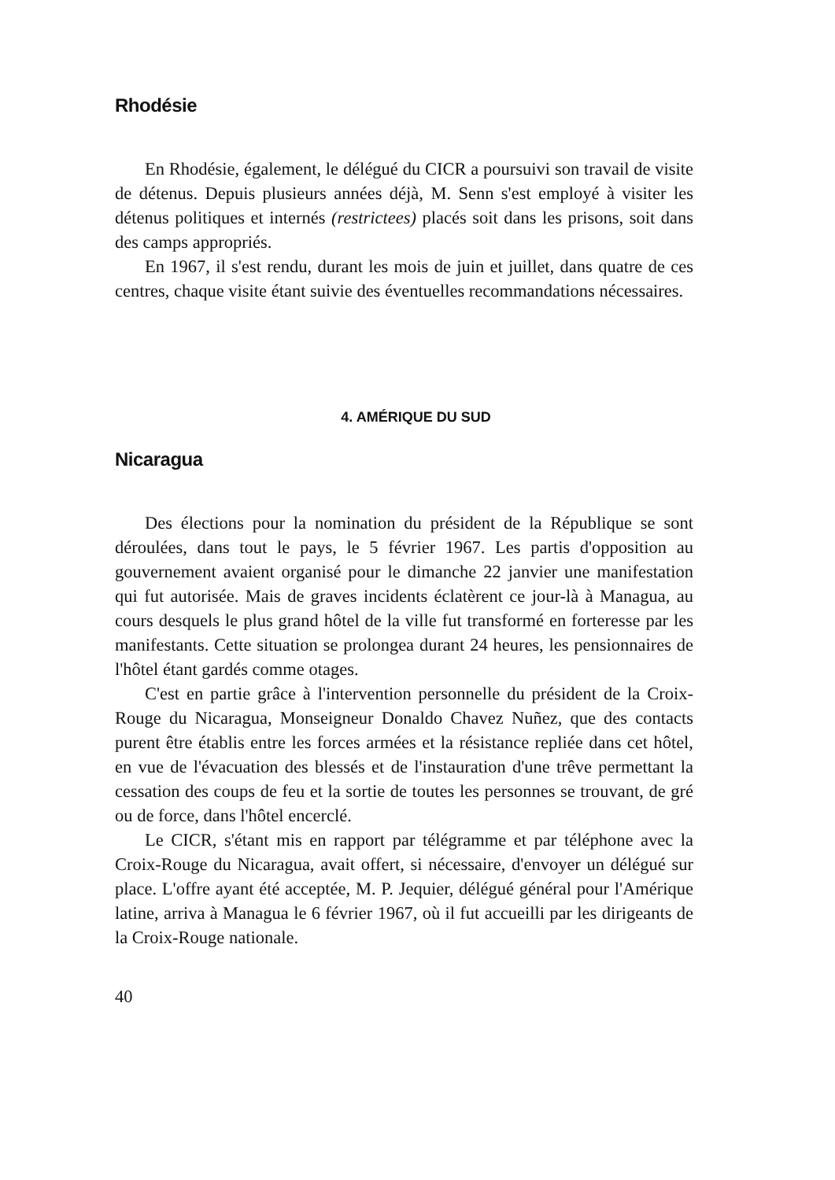Rhodésie
En Rhodésie, également, le délégué du CICR a poursuivi son travail de visite de détenus. Depuis plusieurs années déjà, M. Senn s'est employé à visiter les détenus politiques et internés (restrictees) placés soit dans les prisons, soit dans des camps appropriés.
En 1967, il s'est rendu, durant les mois de juin et juillet, dans quatre de ces centres, chaque visite étant suivie des éventuelles recommandations nécessaires.
4. AMÉRIQUE DU SUD
Nicaragua
Des élections pour la nomination du président de la République se sont déroulées, dans tout le pays, le 5 février 1967. Les partis d'opposition au gouvernement avaient organisé pour le dimanche 22 janvier une manifestation qui fut autorisée. Mais de graves incidents éclatèrent ce jour-là à Managua, au cours desquels le plus grand hôtel de la ville fut transformé en forteresse par les manifestants. Cette situation se prolongea durant 24 heures, les pensionnaires de l'hôtel étant gardés comme otages.
C'est en partie grâce à l'intervention personnelle du président de la Croix-Rouge du Nicaragua, Monseigneur Donaldo Chavez Nuñez, que des contacts purent être établis entre les forces armées et la résistance repliée dans cet hôtel, en vue de l'évacuation des blessés et de l'instauration d'une trêve permettant la cessation des coups de feu et la sortie de toutes les personnes se trouvant, de gré ou de force, dans l'hôtel encerclé.
Le CICR, s'étant mis en rapport par télégramme et par téléphone avec la Croix-Rouge du Nicaragua, avait offert, si nécessaire, d'envoyer un délégué sur place. L'offre ayant été acceptée, M. P. Jequier, délégué général pour l'Amérique latine, arriva à Managua le 6 février 1967, où il fut accueilli par les dirigeants de la Croix-Rouge nationale.
40